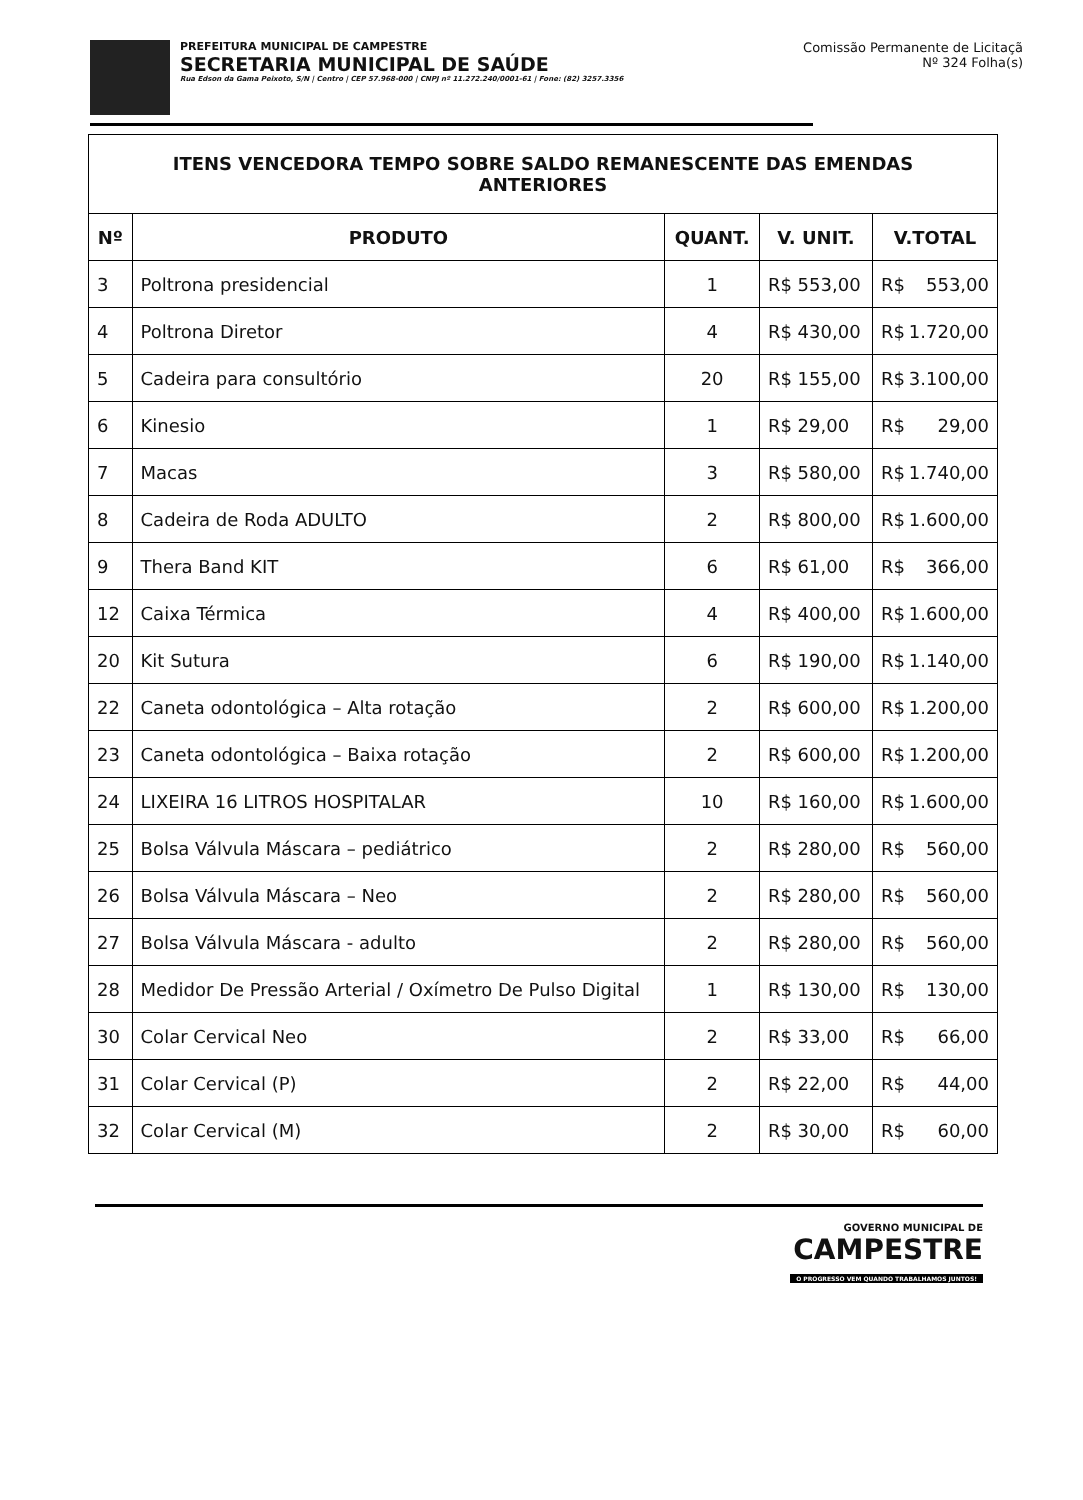PREFEITURA MUNICIPAL DE CAMPESTRE
SECRETARIA MUNICIPAL DE SAÚDE
Rua Edson da Gama Peixoto, S/N | Centro | CEP 57.968-000 | CNPJ nº 11.272.240/0001-61 | Fone: (82) 3257.3356
Comissão Permanente de Licitaçã
Nº 324 Folha(s)
| ITENS VENCEDORA TEMPO SOBRE SALDO REMANESCENTE DAS EMENDAS ANTERIORES | | | | |
| Nº | PRODUTO | QUANT. | V. UNIT. | V.TOTAL |
| 3 | Poltrona presidencial | 1 | R$ 553,00 | R$ 553,00 |
| 4 | Poltrona Diretor | 4 | R$ 430,00 | R$ 1.720,00 |
| 5 | Cadeira para consultório | 20 | R$ 155,00 | R$ 3.100,00 |
| 6 | Kinesio | 1 | R$ 29,00 | R$ 29,00 |
| 7 | Macas | 3 | R$ 580,00 | R$ 1.740,00 |
| 8 | Cadeira de Roda ADULTO | 2 | R$ 800,00 | R$ 1.600,00 |
| 9 | Thera Band KIT | 6 | R$ 61,00 | R$ 366,00 |
| 12 | Caixa Térmica | 4 | R$ 400,00 | R$ 1.600,00 |
| 20 | Kit Sutura | 6 | R$ 190,00 | R$ 1.140,00 |
| 22 | Caneta odontológica – Alta rotação | 2 | R$ 600,00 | R$ 1.200,00 |
| 23 | Caneta odontológica – Baixa rotação | 2 | R$ 600,00 | R$ 1.200,00 |
| 24 | LIXEIRA 16 LITROS HOSPITALAR | 10 | R$ 160,00 | R$ 1.600,00 |
| 25 | Bolsa Válvula Máscara – pediátrico | 2 | R$ 280,00 | R$ 560,00 |
| 26 | Bolsa Válvula Máscara – Neo | 2 | R$ 280,00 | R$ 560,00 |
| 27 | Bolsa Válvula Máscara - adulto | 2 | R$ 280,00 | R$ 560,00 |
| 28 | Medidor De Pressão Arterial / Oxímetro De Pulso Digital | 1 | R$ 130,00 | R$ 130,00 |
| 30 | Colar Cervical Neo | 2 | R$ 33,00 | R$ 66,00 |
| 31 | Colar Cervical (P) | 2 | R$ 22,00 | R$ 44,00 |
| 32 | Colar Cervical (M) | 2 | R$ 30,00 | R$ 60,00 |
GOVERNO MUNICIPAL DE
CAMPESTRE
O PROGRESSO VEM QUANDO TRABALHAMOS JUNTOS!